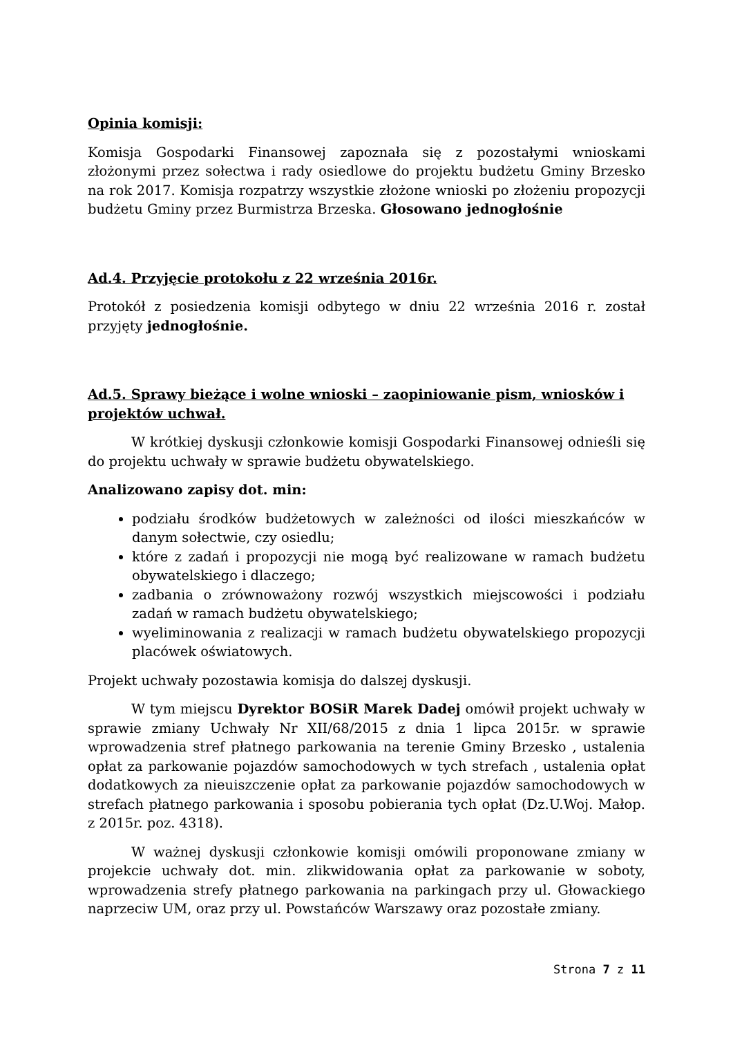Opinia komisji:
Komisja Gospodarki Finansowej zapoznała się z pozostałymi wnioskami złożonymi przez sołectwa i rady osiedlowe do projektu budżetu Gminy Brzesko na rok 2017. Komisja rozpatrzy wszystkie złożone wnioski po złożeniu propozycji budżetu Gminy przez Burmistrza Brzeska. Głosowano jednogłośnie
Ad.4. Przyjęcie protokołu z 22 września 2016r.
Protokół z posiedzenia komisji odbytego w dniu 22 września 2016 r. został przyjęty jednogłośnie.
Ad.5. Sprawy bieżące i wolne wnioski – zaopiniowanie pism, wniosków i projektów uchwał.
W krótkiej dyskusji członkowie komisji Gospodarki Finansowej odnieśli się do projektu uchwały w sprawie budżetu obywatelskiego.
Analizowano zapisy dot. min:
podziału środków budżetowych w zależności od ilości mieszkańców w danym sołectwie, czy osiedlu;
które z zadań i propozycji nie mogą być realizowane w ramach budżetu obywatelskiego i dlaczego;
zadbania o zrównoważony rozwój wszystkich miejscowości i podziału zadań w ramach budżetu obywatelskiego;
wyeliminowania z realizacji w ramach budżetu obywatelskiego propozycji placówek oświatowych.
Projekt uchwały pozostawia komisja do dalszej dyskusji.
W tym miejscu Dyrektor BOSiR Marek Dadej omówił projekt uchwały w sprawie zmiany Uchwały Nr XII/68/2015 z dnia 1 lipca 2015r. w sprawie wprowadzenia stref płatnego parkowania na terenie Gminy Brzesko , ustalenia opłat za parkowanie pojazdów samochodowych w tych strefach , ustalenia opłat dodatkowych za nieuiszczenie opłat za parkowanie pojazdów samochodowych w strefach płatnego parkowania i sposobu pobierania tych opłat (Dz.U.Woj. Małop. z 2015r. poz. 4318).
W ważnej dyskusji członkowie komisji omówili proponowane zmiany w projekcie uchwały dot. min. zlikwidowania opłat za parkowanie w soboty, wprowadzenia strefy płatnego parkowania na parkingach przy ul. Głowackiego naprzeciw UM, oraz przy ul. Powstańców Warszawy oraz pozostałe zmiany.
Strona 7 z 11